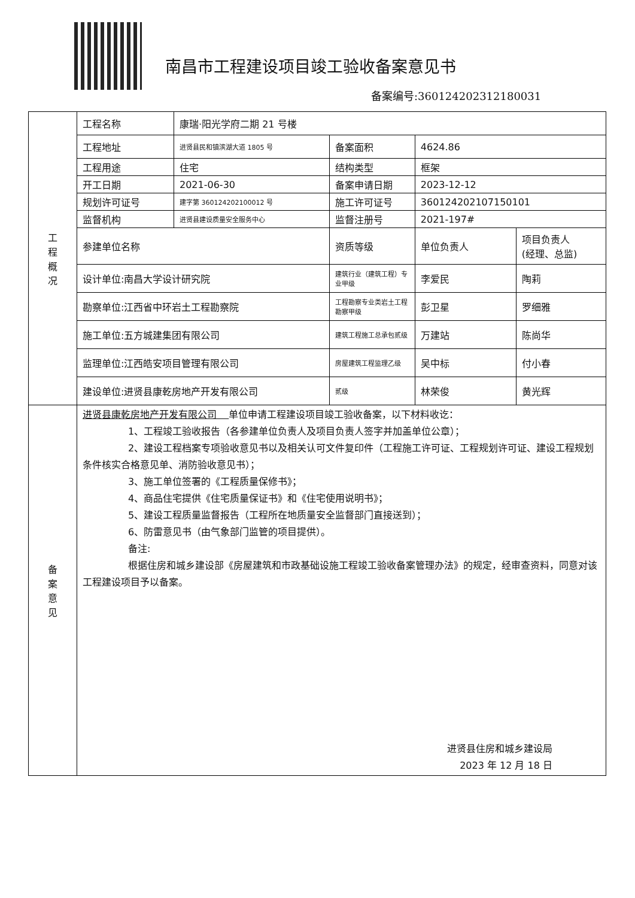南昌市工程建设项目竣工验收备案意见书
备案编号:360124202312180031
| 工 程 概 况 | 工程名称 | 康瑞·阳光学府二期 21 号楼 | | | |
| | 工程地址 | 进贤县民和镇滨湖大道 1805 号 | 备案面积 | 4624.86 | |
| | 工程用途 | 住宅 | 结构类型 | 框架 | |
| | 开工日期 | 2021-06-30 | 备案申请日期 | 2023-12-12 | |
| | 规划许可证号 | 建字第 360124202100012 号 | 施工许可证号 | 360124202107150101 | |
| | 监督机构 | 进贤县建设质量安全服务中心 | 监督注册号 | 2021-197# | |
| | 参建单位名称 | | 资质等级 | 单位负责人 | 项目负责人 (经理、总监) |
| | 设计单位:南昌大学设计研究院 | | 建筑行业（建筑工程）专业甲级 | 李爱民 | 陶莉 |
| | 勘察单位:江西省中环岩土工程勘察院 | | 工程勘察专业类岩土工程勘察甲级 | 彭卫星 | 罗细雅 |
| | 施工单位:五方城建集团有限公司 | | 建筑工程施工总承包贰级 | 万建站 | 陈尚华 |
| | 监理单位:江西皓安项目管理有限公司 | | 房屋建筑工程监理乙级 | 吴中标 | 付小春 |
| | 建设单位:进贤县康乾房地产开发有限公司 | | 贰级 | 林荣俊 | 黄光辉 |
| 备 案 意 见 | 进贤县康乾房地产开发有限公司 单位申请工程建设项目竣工验收备案，以下材料收讫： 1、工程竣工验收报告（各参建单位负责人及项目负责人签字并加盖单位公章）； 2、建设工程档案专项验收意见书以及相关认可文件复印件（工程施工许可证、工程规划许可证、建设工程规划条件核实合格意见单、消防验收意见书）； 3、施工单位签署的《工程质量保修书》； 4、商品住宅提供《住宅质量保证书》和《住宅使用说明书》； 5、建设工程质量监督报告（工程所在地质量安全监督部门直接送到）； 6、防雷意见书（由气象部门监管的项目提供）。 备注: 根据住房和城乡建设部《房屋建筑和市政基础设施工程竣工验收备案管理办法》的规定，经审查资料，同意对该工程建设项目予以备案。 进贤县住房和城乡建设局 2023 年 12 月 18 日 | | | | |